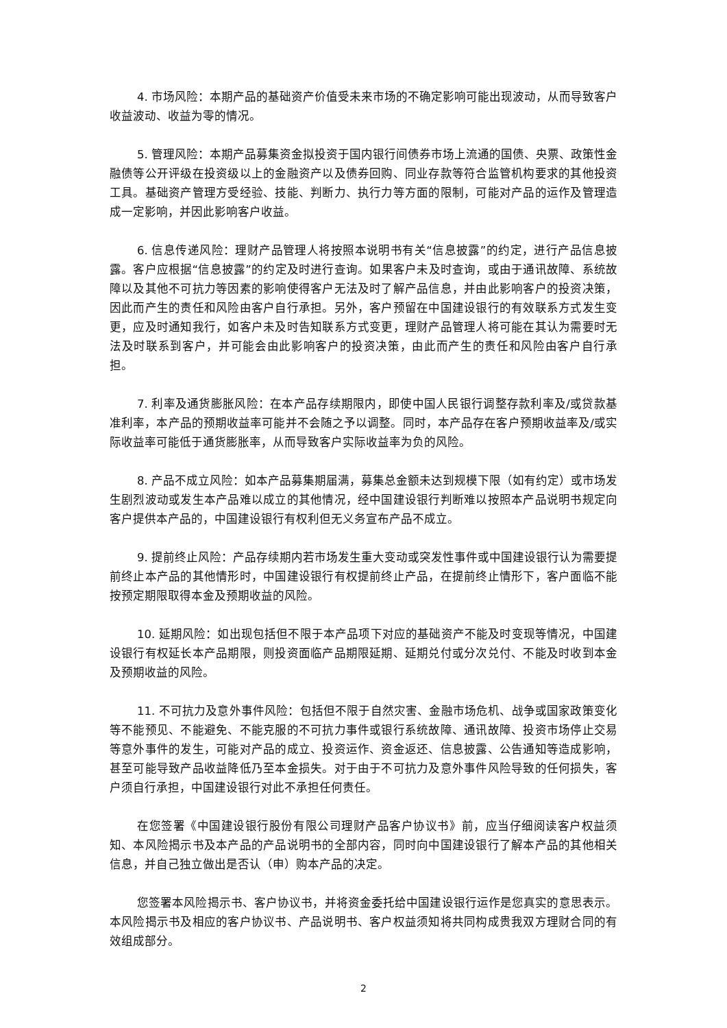4. 市场风险：本期产品的基础资产价值受未来市场的不确定影响可能出现波动，从而导致客户收益波动、收益为零的情况。
5. 管理风险：本期产品募集资金拟投资于国内银行间债券市场上流通的国债、央票、政策性金融债等公开评级在投资级以上的金融资产以及债券回购、同业存款等符合监管机构要求的其他投资工具。基础资产管理方受经验、技能、判断力、执行力等方面的限制，可能对产品的运作及管理造成一定影响，并因此影响客户收益。
6. 信息传递风险：理财产品管理人将按照本说明书有关“信息披露”的约定，进行产品信息披露。客户应根据“信息披露”的约定及时进行查询。如果客户未及时查询，或由于通讯故障、系统故障以及其他不可抗力等因素的影响使得客户无法及时了解产品信息，并由此影响客户的投资决策，因此而产生的责任和风险由客户自行承担。另外，客户预留在中国建设银行的有效联系方式发生变更，应及时通知我行，如客户未及时告知联系方式变更，理财产品管理人将可能在其认为需要时无法及时联系到客户，并可能会由此影响客户的投资决策，由此而产生的责任和风险由客户自行承担。
7. 利率及通货膨胀风险：在本产品存续期限内，即使中国人民银行调整存款利率及/或贷款基准利率，本产品的预期收益率可能并不会随之予以调整。同时，本产品存在客户预期收益率及/或实际收益率可能低于通货膨胀率，从而导致客户实际收益率为负的风险。
8. 产品不成立风险：如本产品募集期届满，募集总金额未达到规模下限（如有约定）或市场发生剧烈波动或发生本产品难以成立的其他情况，经中国建设银行判断难以按照本产品说明书规定向客户提供本产品的，中国建设银行有权利但无义务宣布产品不成立。
9. 提前终止风险：产品存续期内若市场发生重大变动或突发性事件或中国建设银行认为需要提前终止本产品的其他情形时，中国建设银行有权提前终止产品，在提前终止情形下，客户面临不能按预定期限取得本金及预期收益的风险。
10. 延期风险：如出现包括但不限于本产品项下对应的基础资产不能及时变现等情况，中国建设银行有权延长本产品期限，则投资面临产品期限延期、延期兑付或分次兑付、不能及时收到本金及预期收益的风险。
11. 不可抗力及意外事件风险：包括但不限于自然灾害、金融市场危机、战争或国家政策变化等不能预见、不能避免、不能克服的不可抗力事件或银行系统故障、通讯故障、投资市场停止交易等意外事件的发生，可能对产品的成立、投资运作、资金返还、信息披露、公告通知等造成影响，甚至可能导致产品收益降低乃至本金损失。对于由于不可抗力及意外事件风险导致的任何损失，客户须自行承担，中国建设银行对此不承担任何责任。
在您签署《中国建设银行股份有限公司理财产品客户协议书》前，应当仔细阅读客户权益须知、本风险揭示书及本产品的产品说明书的全部内容，同时向中国建设银行了解本产品的其他相关信息，并自己独立做出是否认（申）购本产品的决定。
您签署本风险揭示书、客户协议书，并将资金委托给中国建设银行运作是您真实的意思表示。本风险揭示书及相应的客户协议书、产品说明书、客户权益须知将共同构成贵我双方理财合同的有效组成部分。
2